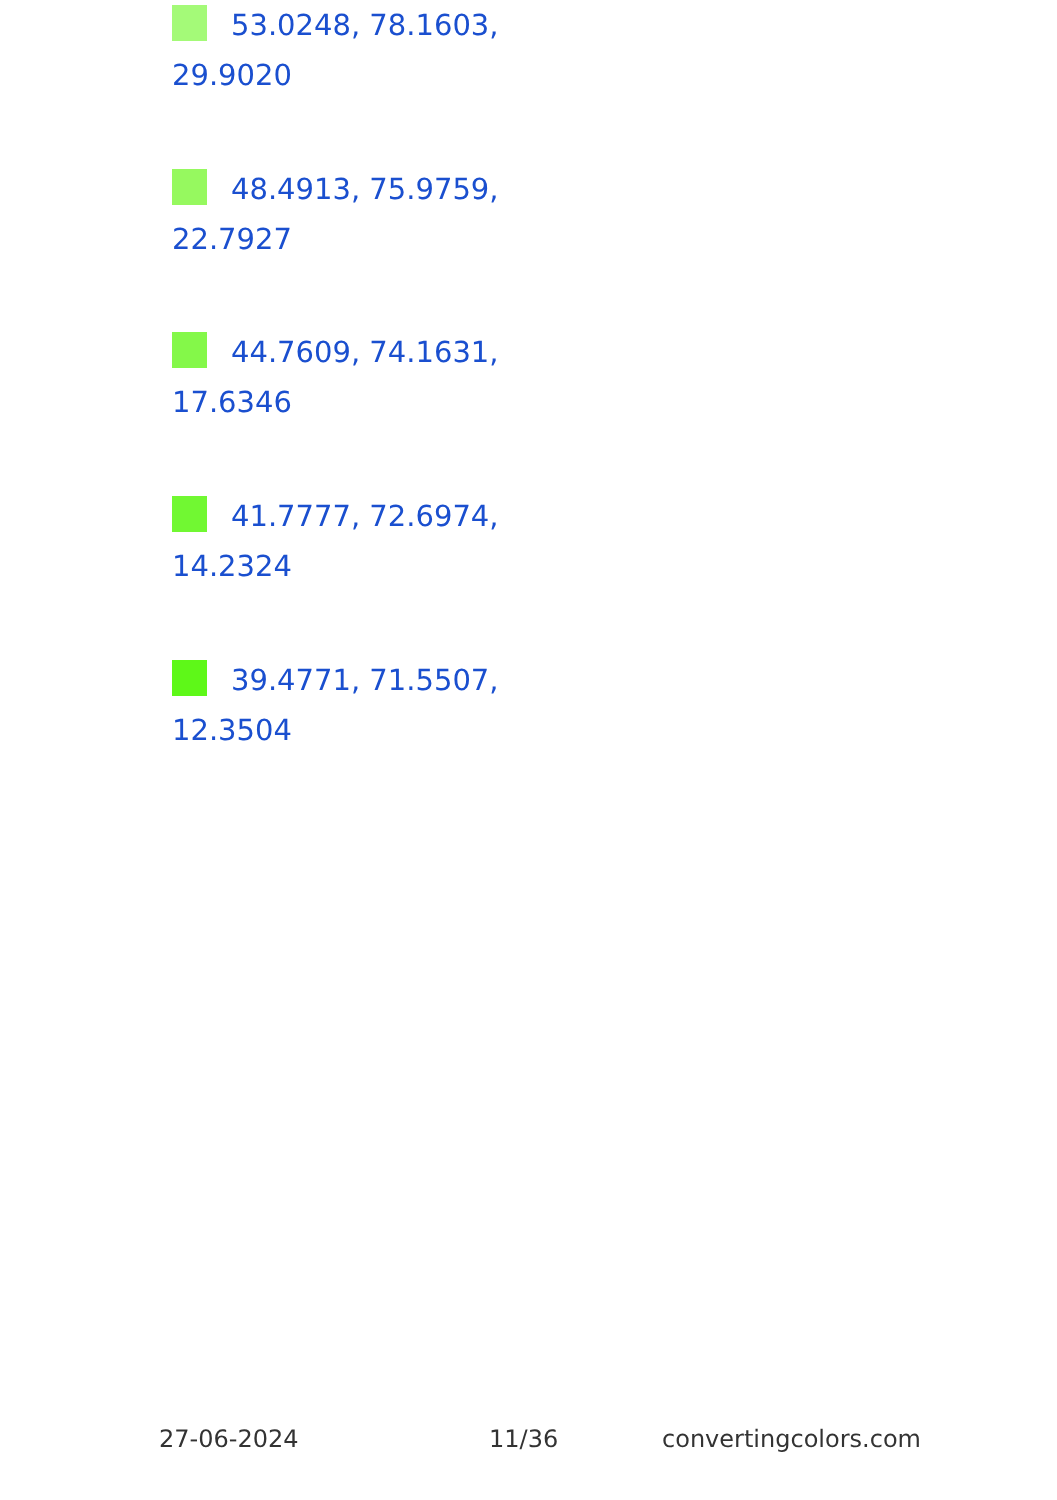53.0248, 78.1603, 29.9020
48.4913, 75.9759, 22.7927
44.7609, 74.1631, 17.6346
41.7777, 72.6974, 14.2324
39.4771, 71.5507, 12.3504
27-06-2024 11/36 convertingcolors.com